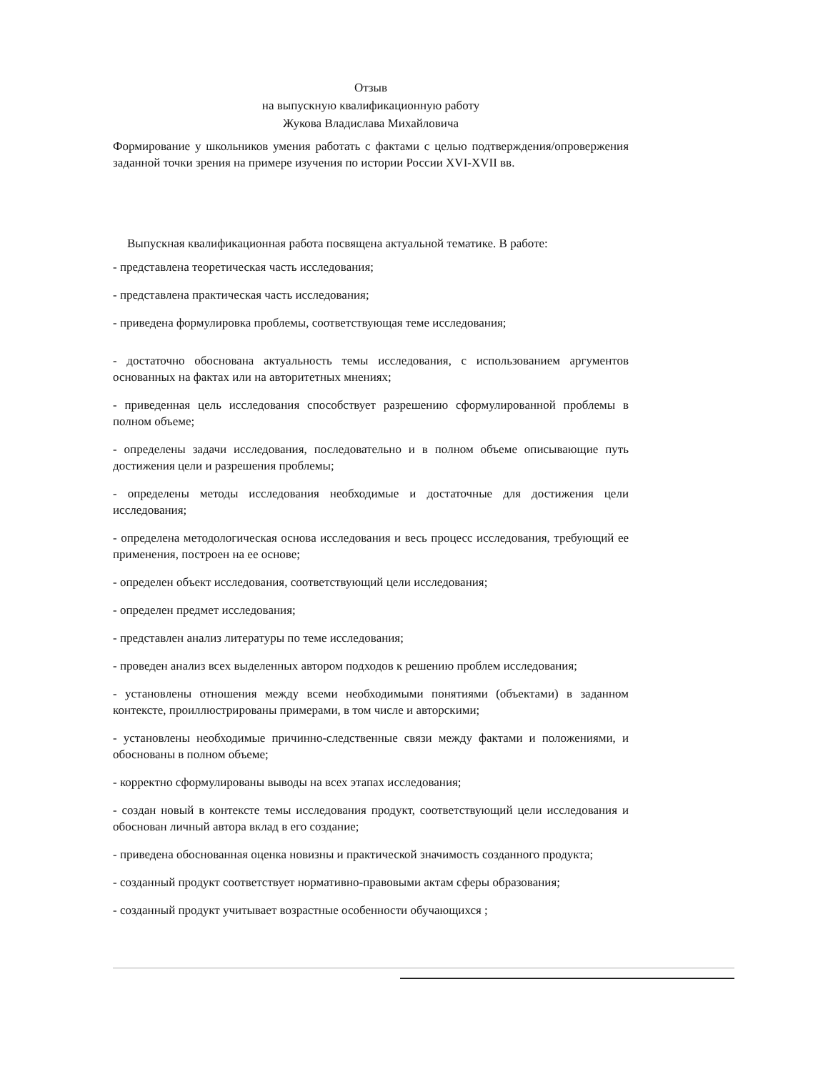Отзыв
на выпускную квалификационную работу
Жукова Владислава Михайловича
Формирование у школьников умения работать с фактами с целью подтверждения/опровержения заданной точки зрения на примере изучения по истории России XVI-XVII вв.
Выпускная квалификационная работа посвящена актуальной тематике. В работе:
- представлена теоретическая часть исследования;
- представлена практическая часть исследования;
- приведена формулировка проблемы, соответствующая теме исследования;
- достаточно обоснована актуальность темы исследования, с использованием аргументов основанных на фактах или на авторитетных мнениях;
- приведенная цель исследования способствует разрешению сформулированной проблемы в полном объеме;
- определены задачи исследования, последовательно и в полном объеме описывающие путь достижения цели и разрешения проблемы;
- определены методы исследования необходимые и достаточные для достижения цели исследования;
- определена методологическая основа исследования и весь процесс исследования, требующий ее применения, построен на ее основе;
- определен объект исследования, соответствующий цели исследования;
- определен предмет исследования;
- представлен анализ литературы по теме исследования;
- проведен анализ всех выделенных автором подходов к решению проблем исследования;
- установлены отношения между всеми необходимыми понятиями (объектами) в заданном контексте, проиллюстрированы примерами, в том числе и авторскими;
- установлены необходимые причинно-следственные связи между фактами и положениями, и обоснованы в полном объеме;
- корректно сформулированы выводы на всех этапах исследования;
- создан новый в контексте темы исследования продукт, соответствующий цели исследования и обоснован личный автора вклад в его создание;
- приведена обоснованная оценка новизны и практической значимость созданного продукта;
- созданный продукт соответствует нормативно-правовыми актам сферы образования;
- созданный продукт учитывает возрастные особенности обучающихся ;